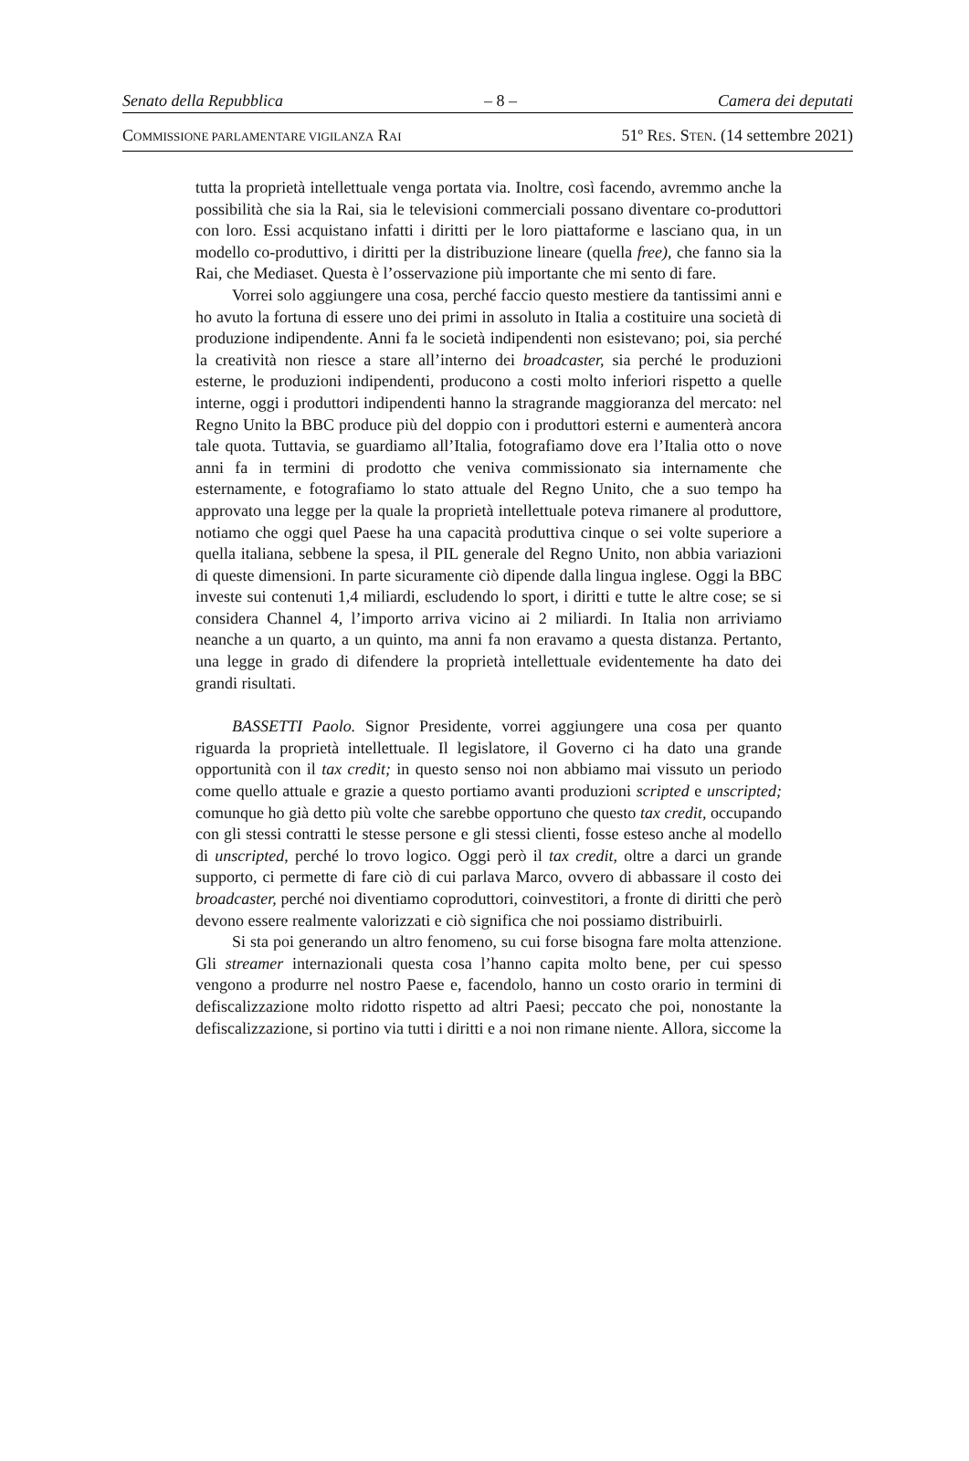Senato della Repubblica – 8 – Camera dei deputati
COMMISSIONE PARLAMENTARE VIGILANZA RAI 51º RES. STEN. (14 settembre 2021)
tutta la proprietà intellettuale venga portata via. Inoltre, così facendo, avremmo anche la possibilità che sia la Rai, sia le televisioni commerciali possano diventare co-produttori con loro. Essi acquistano infatti i diritti per le loro piattaforme e lasciano qua, in un modello co-produttivo, i diritti per la distribuzione lineare (quella free), che fanno sia la Rai, che Mediaset. Questa è l’osservazione più importante che mi sento di fare.
Vorrei solo aggiungere una cosa, perché faccio questo mestiere da tantissimi anni e ho avuto la fortuna di essere uno dei primi in assoluto in Italia a costituire una società di produzione indipendente. Anni fa le società indipendenti non esistevano; poi, sia perché la creatività non riesce a stare all’interno dei broadcaster, sia perché le produzioni esterne, le produzioni indipendenti, producono a costi molto inferiori rispetto a quelle interne, oggi i produttori indipendenti hanno la stragrande maggioranza del mercato: nel Regno Unito la BBC produce più del doppio con i produttori esterni e aumenterà ancora tale quota. Tuttavia, se guardiamo all’Italia, fotografiamo dove era l’Italia otto o nove anni fa in termini di prodotto che veniva commissionato sia internamente che esternamente, e fotografiamo lo stato attuale del Regno Unito, che a suo tempo ha approvato una legge per la quale la proprietà intellettuale poteva rimanere al produttore, notiamo che oggi quel Paese ha una capacità produttiva cinque o sei volte superiore a quella italiana, sebbene la spesa, il PIL generale del Regno Unito, non abbia variazioni di queste dimensioni. In parte sicuramente ciò dipende dalla lingua inglese. Oggi la BBC investe sui contenuti 1,4 miliardi, escludendo lo sport, i diritti e tutte le altre cose; se si considera Channel 4, l’importo arriva vicino ai 2 miliardi. In Italia non arriviamo neanche a un quarto, a un quinto, ma anni fa non eravamo a questa distanza. Pertanto, una legge in grado di difendere la proprietà intellettuale evidentemente ha dato dei grandi risultati.
BASSETTI Paolo. Signor Presidente, vorrei aggiungere una cosa per quanto riguarda la proprietà intellettuale. Il legislatore, il Governo ci ha dato una grande opportunità con il tax credit; in questo senso noi non abbiamo mai vissuto un periodo come quello attuale e grazie a questo portiamo avanti produzioni scripted e unscripted; comunque ho già detto più volte che sarebbe opportuno che questo tax credit, occupando con gli stessi contratti le stesse persone e gli stessi clienti, fosse esteso anche al modello di unscripted, perché lo trovo logico. Oggi però il tax credit, oltre a darci un grande supporto, ci permette di fare ciò di cui parlava Marco, ovvero di abbassare il costo dei broadcaster, perché noi diventiamo coproduttori, coinvestitori, a fronte di diritti che però devono essere realmente valorizzati e ciò significa che noi possiamo distribuirli.
Si sta poi generando un altro fenomeno, su cui forse bisogna fare molta attenzione. Gli streamer internazionali questa cosa l’hanno capita molto bene, per cui spesso vengono a produrre nel nostro Paese e, facendolo, hanno un costo orario in termini di defiscalizzazione molto ridotto rispetto ad altri Paesi; peccato che poi, nonostante la defiscalizzazione, si portino via tutti i diritti e a noi non rimane niente. Allora, siccome la